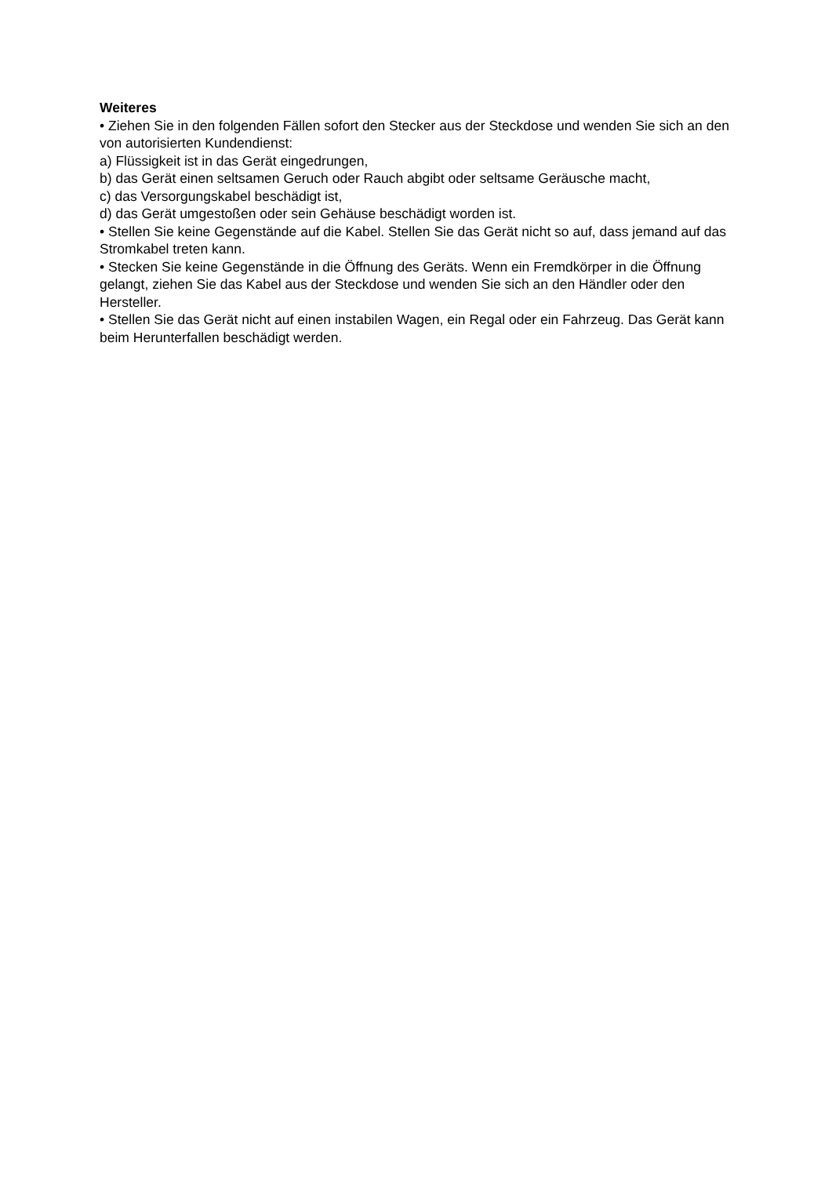Weiteres
• Ziehen Sie in den folgenden Fällen sofort den Stecker aus der Steckdose und wenden Sie sich an den von autorisierten Kundendienst:
a) Flüssigkeit ist in das Gerät eingedrungen,
b) das Gerät einen seltsamen Geruch oder Rauch abgibt oder seltsame Geräusche macht,
c) das Versorgungskabel beschädigt ist,
d) das Gerät umgestoßen oder sein Gehäuse beschädigt worden ist.
• Stellen Sie keine Gegenstände auf die Kabel. Stellen Sie das Gerät nicht so auf, dass jemand auf das Stromkabel treten kann.
• Stecken Sie keine Gegenstände in die Öffnung des Geräts. Wenn ein Fremdkörper in die Öffnung gelangt, ziehen Sie das Kabel aus der Steckdose und wenden Sie sich an den Händler oder den Hersteller.
• Stellen Sie das Gerät nicht auf einen instabilen Wagen, ein Regal oder ein Fahrzeug. Das Gerät kann beim Herunterfallen beschädigt werden.